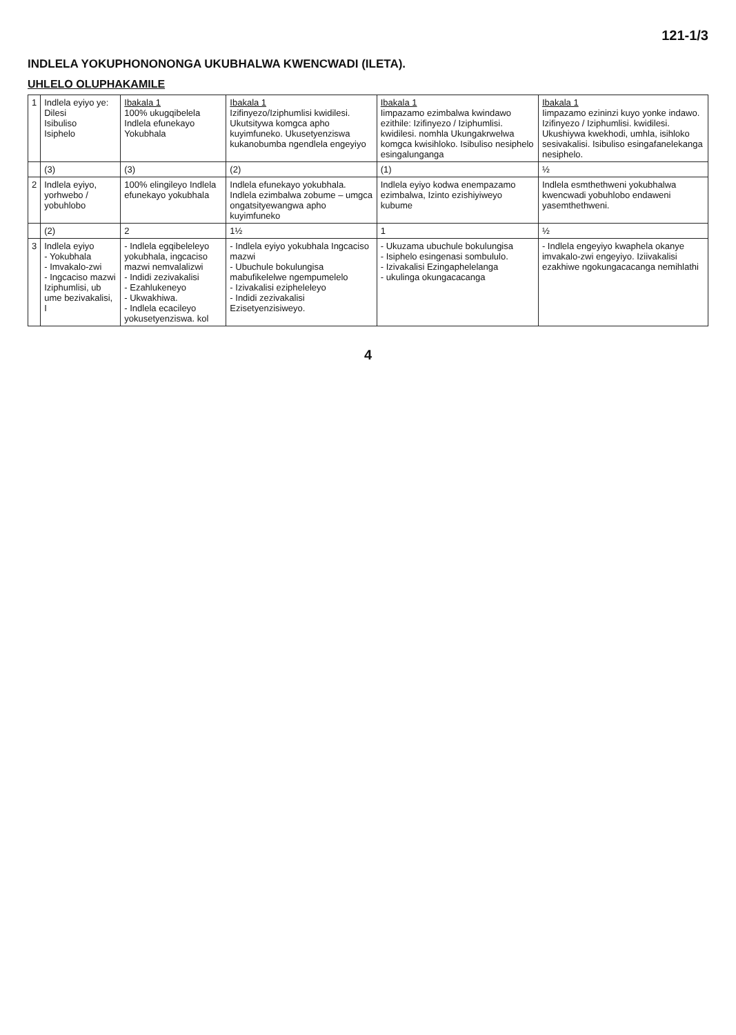121-1/3
INDLELA YOKUPHONONONGA UKUBHALWA KWENCWADI (ILETA).
UHLELO OLUPHAKAMILE
| 1 | Indlela eyiyo ye: Dilesi Isibuliso Isiphelo | Ibakala 1 100% ukugqibelela Indlela efunekayo Yokubhala | Ibakala 1 Izifinyezo/Iziphumlisi kwidilesi. Ukutsitywa komgca apho kuyimfuneko. Ukusetyenziswa kukanobumba ngendlela engeyiyo | Ibakala 1 Iimpazamo ezimbalwa kwindawo ezithile: Izifinyezo / Iziphumlisi. kwidilesi. nomhla Ukungakrwelwa komgca kwisihloko. Isibuliso nesiphelo esingalunganga | Ibakala 1 Iimpazamo ezininzi kuyo yonke indawo. Izifinyezo / Iziphumlisi. kwidilesi. Ukushiywa kwekhodi, umhla, isihloko sesivakalisi. Isibuliso esingafanelekanga nesiphelo. |
| | (3) | (3) | (2) | (1) | ½ |
| 2 | Indlela eyiyo, yorhwebo / yobuhlobo | 100% elingileyo Indlela efunekayo yokubhala | Indlela efunekayo yokubhala. Indlela ezimbalwa zobume – umgca ongatsityewangwa apho kuyimfuneko | Indlela eyiyo kodwa enempazamo ezimbalwa, Izinto ezishiyiweyo kubume | Indlela esmthethweni yokubhalwa kwencwadi yobuhlobo endaweni yasemthethweni. |
| | (2) | 2 | 1½ | 1 | ½ |
| 3 | Indlela eyiyo - Yokubhala - Imvakalo-zwi - Ingcaciso mazwi Iziphumlisi, ub ume bezivakalisi, I | - Indlela egqibeleleyo yokubhala, ingcaciso mazwi nemvalalizwi - Indidi zezivakalisi - Ezahlukeneyo - Ukwakhiwa. - Indlela ecacileyo yokusetyenziswa. kol | - Indlela eyiyo yokubhala Ingcaciso mazwi - Ubuchule bokulungisa mabufikelelwe ngempumelelo - Izivakalisi ezipheleleyo - Indidi zezivakalisi Ezisetyenzisiweyo. | - Ukuzama ubuchule bokulungisa - Isiphelo esingenasi sombululo. - Izivakalisi Ezingaphelelanga - ukulinga okungacacanga | - Indlela engeyiyo kwaphela okanye imvakalo-zwi engeyiyo. Iziivakalisi ezakhiwe ngokungacacanga nemihlathi |
4